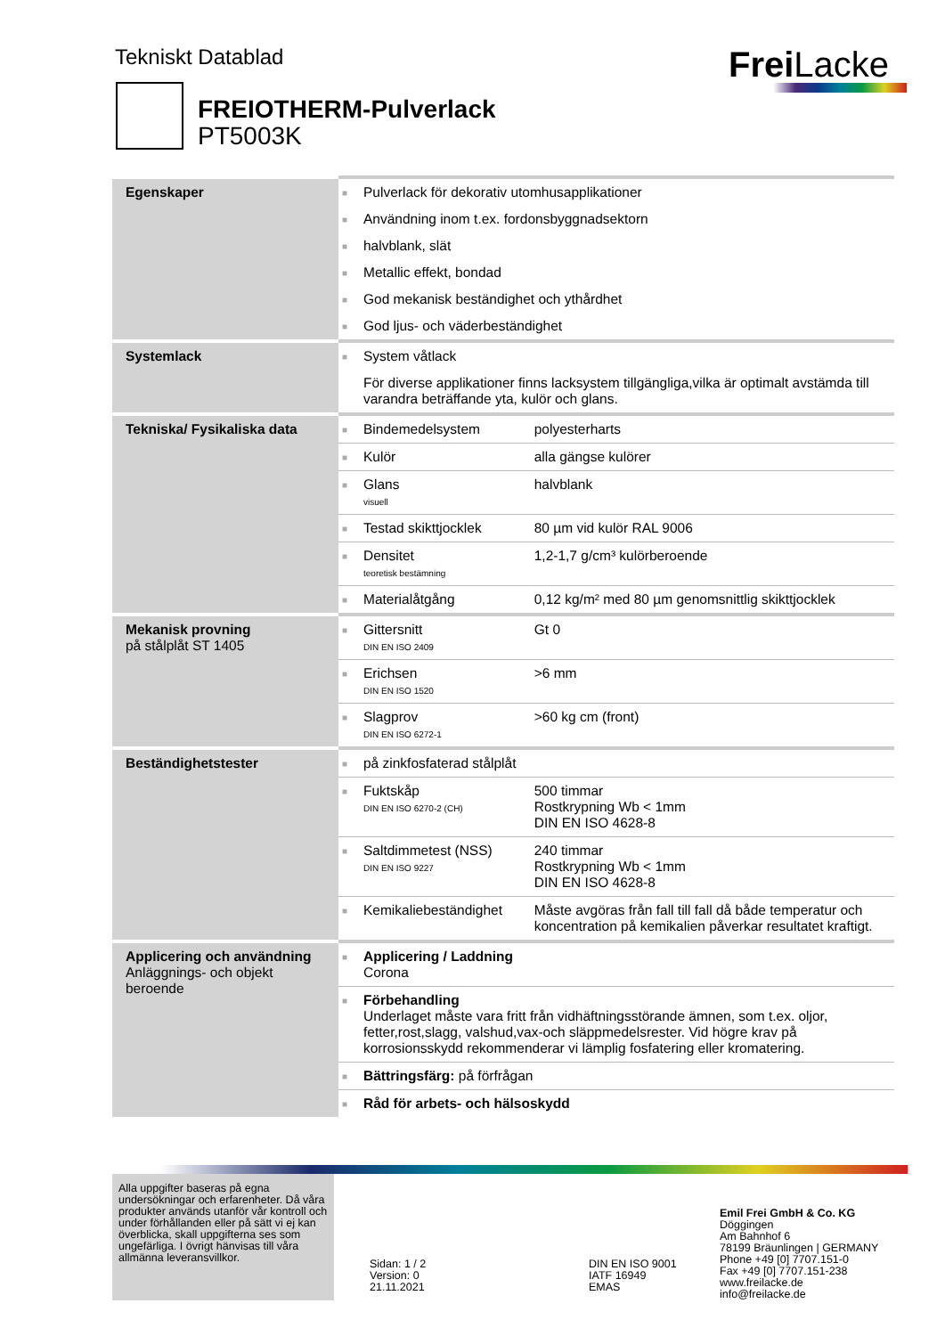Tekniskt Datablad Frei Lacke
FREIOTHERM-Pulverlack
PT5003K
| Egenskaper | ■ | Pulverlack för dekorativ utomhusapplikationer | |
| | ■ | Användning inom t.ex. fordonsbyggnadsektorn | |
| | ■ | halvblank, slät | |
| | ■ | Metallic effekt, bondad | |
| | ■ | God mekanisk beständighet och ythårdhet | |
| | ■ | God ljus- och väderbeständighet | |
| Systemlack | ■ | System våtlack | |
| | | För diverse applikationer finns lacksystem tillgängliga,vilka är optimalt avstämda till varandra beträffande yta, kulör och glans. | |
| Tekniska/ Fysikaliska data | ■ | Bindemedelsystem | polyesterharts |
| | ■ | Kulör | alla gängse kulörer |
| | ■ | Glans visuell | halvblank |
| | ■ | Testad skikttjocklek | 80 µm vid kulör RAL 9006 |
| | ■ | Densitet teoretisk bestämning | 1,2-1,7 g/cm³ kulörberoende |
| | ■ | Materialåtgång | 0,12 kg/m² med 80 µm genomsnittlig skikttjocklek |
| Mekanisk provning på stålplåt ST 1405 | ■ | Gittersnitt DIN EN ISO 2409 | Gt 0 |
| | ■ | Erichsen DIN EN ISO 1520 | >6 mm |
| | ■ | Slagprov DIN EN ISO 6272-1 | >60 kg cm (front) |
| Beständighetstester | ■ | på zinkfosfaterad stålplåt | |
| | ■ | Fuktskåp DIN EN ISO 6270-2 (CH) | 500 timmar Rostkrypning Wb < 1mm DIN EN ISO 4628-8 |
| | ■ | Saltdimmetest (NSS) DIN EN ISO 9227 | 240 timmar Rostkrypning Wb < 1mm DIN EN ISO 4628-8 |
| | ■ | Kemikaliebeständighet | Måste avgöras från fall till fall då både temperatur och koncentration på kemikalien påverkar resultatet kraftigt. |
| Applicering och användning Anläggnings- och objekt beroende | ■ | Applicering / Laddning Corona | |
| | ■ | Förbehandling Underlaget måste vara fritt från vidhäftningsstörande ämnen, som t.ex. oljor, fetter,rost,slagg, valshud,vax-och släppmedelsrester. Vid högre krav på korrosionsskydd rekommenderar vi lämplig fosfatering eller kromatering. | |
| | ■ | Bättringsfärg: på förfrågan | |
| | ■ | Råd för arbets- och hälsoskydd | |
Alla uppgifter baseras på egna undersökningar och erfarenheter. Då våra produkter används utanför vår kontroll och under förhållanden eller på sätt vi ej kan överblicka, skall uppgifterna ses som ungefärliga. I övrigt hänvisas till våra allmänna leveransvillkor.
Sidan: 1 / 2
Version: 0
21.11.2021
DIN EN ISO 9001
IATF 16949
EMAS
Emil Frei GmbH & Co. KG
Döggingen
Am Bahnhof 6
78199 Bräunlingen | GERMANY
Phone +49 [0] 7707.151-0
Fax +49 [0] 7707.151-238
www.freilacke.de
info@freilacke.de